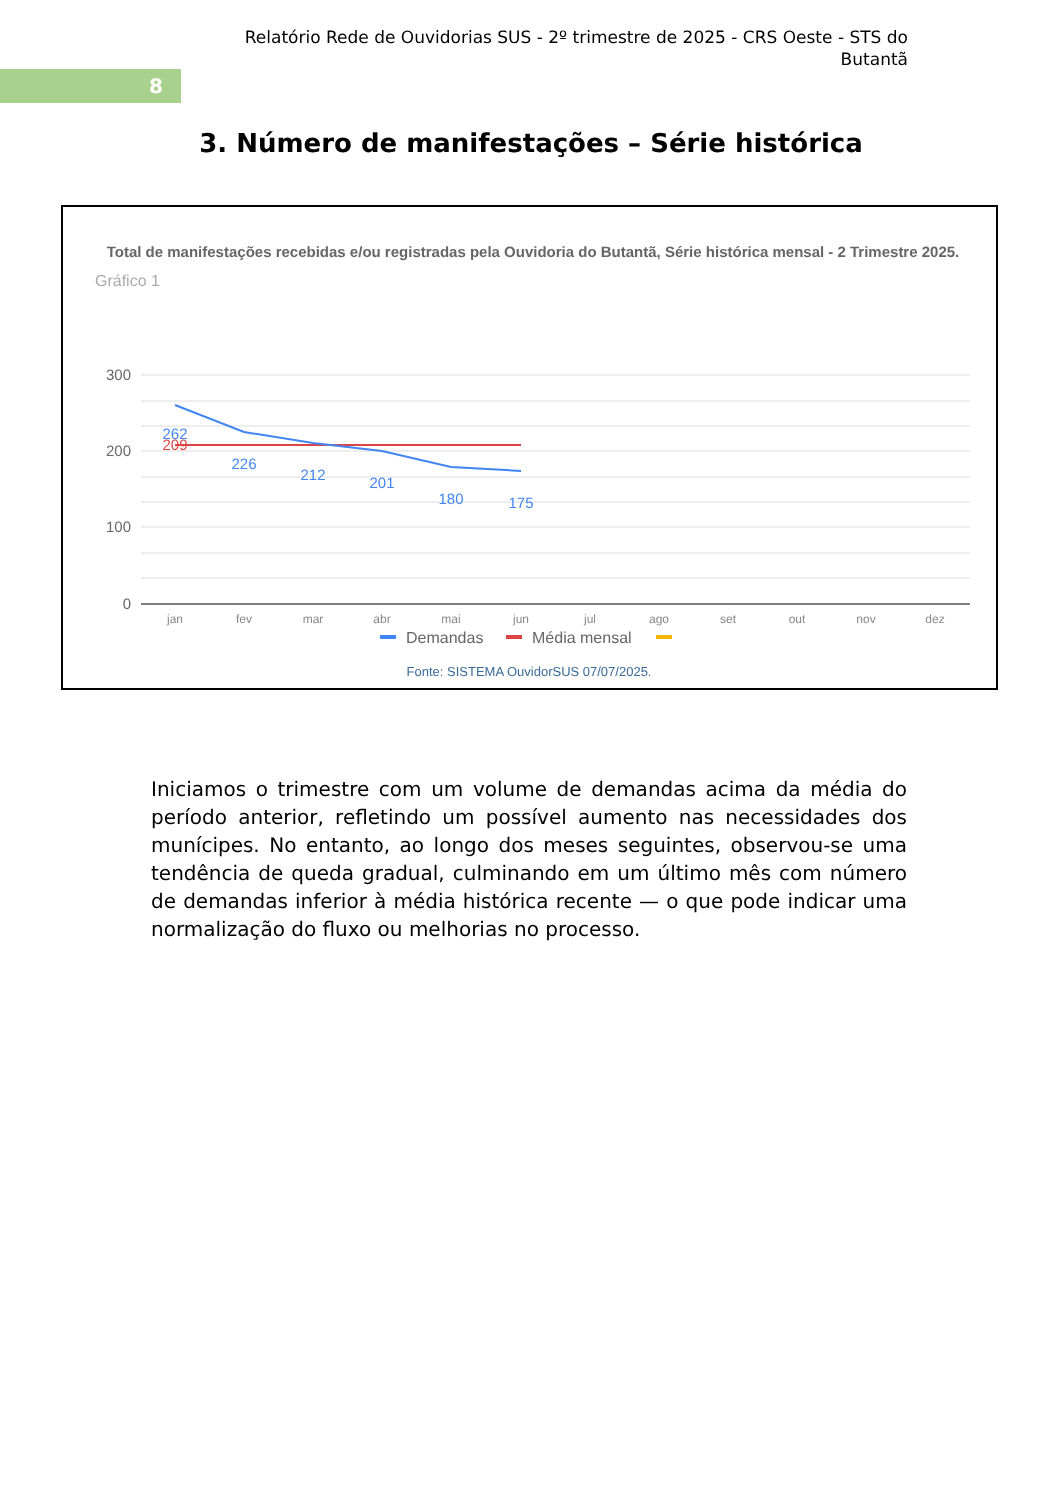Relatório Rede de Ouvidorias SUS - 2º trimestre de 2025 - CRS Oeste - STS do Butantã
8
3. Número de manifestações – Série histórica
Total de manifestações recebidas e/ou registradas pela Ouvidoria do Butantã, Série histórica mensal - 2 Trimestre 2025.
Gráfico 1
300
200
100
0
jan
fev
mar
abr
mai
jun
jul
ago
set
out
nov
dez
262
226
212
201
180
175
209
Demandas
Média mensal
Fonte: SISTEMA OuvidorSUS 07/07/2025.
Iniciamos o trimestre com um volume de demandas acima da média do período anterior, refletindo um possível aumento nas necessidades dos munícipes. No entanto, ao longo dos meses seguintes, observou-se uma tendência de queda gradual, culminando em um último mês com número de demandas inferior à média histórica recente — o que pode indicar uma normalização do fluxo ou melhorias no processo.